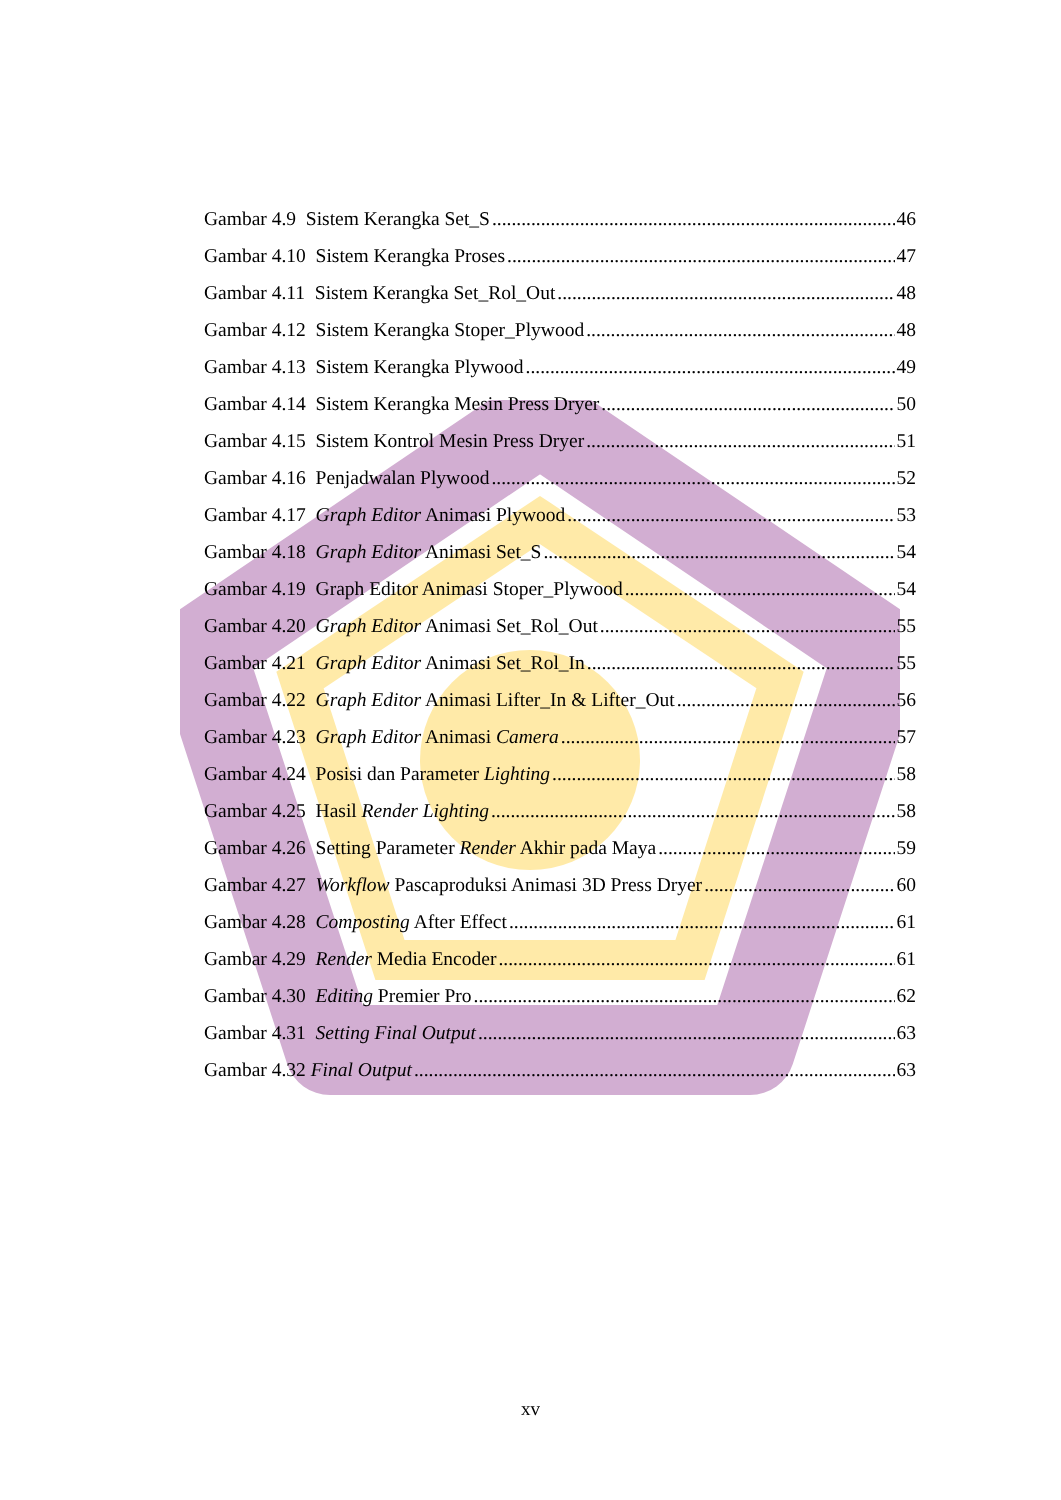Gambar 4.9 Sistem Kerangka Set_S 46
Gambar 4.10 Sistem Kerangka Proses 47
Gambar 4.11 Sistem Kerangka Set_Rol_Out 48
Gambar 4.12 Sistem Kerangka Stoper_Plywood 48
Gambar 4.13 Sistem Kerangka Plywood 49
Gambar 4.14 Sistem Kerangka Mesin Press Dryer 50
Gambar 4.15 Sistem Kontrol Mesin Press Dryer 51
Gambar 4.16 Penjadwalan Plywood 52
Gambar 4.17 Graph Editor Animasi Plywood 53
Gambar 4.18 Graph Editor Animasi Set_S 54
Gambar 4.19 Graph Editor Animasi Stoper_Plywood 54
Gambar 4.20 Graph Editor Animasi Set_Rol_Out 55
Gambar 4.21 Graph Editor Animasi Set_Rol_In 55
Gambar 4.22 Graph Editor Animasi Lifter_In & Lifter_Out 56
Gambar 4.23 Graph Editor Animasi Camera 57
Gambar 4.24 Posisi dan Parameter Lighting 58
Gambar 4.25 Hasil Render Lighting 58
Gambar 4.26 Setting Parameter Render Akhir pada Maya 59
Gambar 4.27 Workflow Pascaproduksi Animasi 3D Press Dryer 60
Gambar 4.28 Composting After Effect 61
Gambar 4.29 Render Media Encoder 61
Gambar 4.30 Editing Premier Pro 62
Gambar 4.31 Setting Final Output 63
Gambar 4.32 Final Output 63
xv